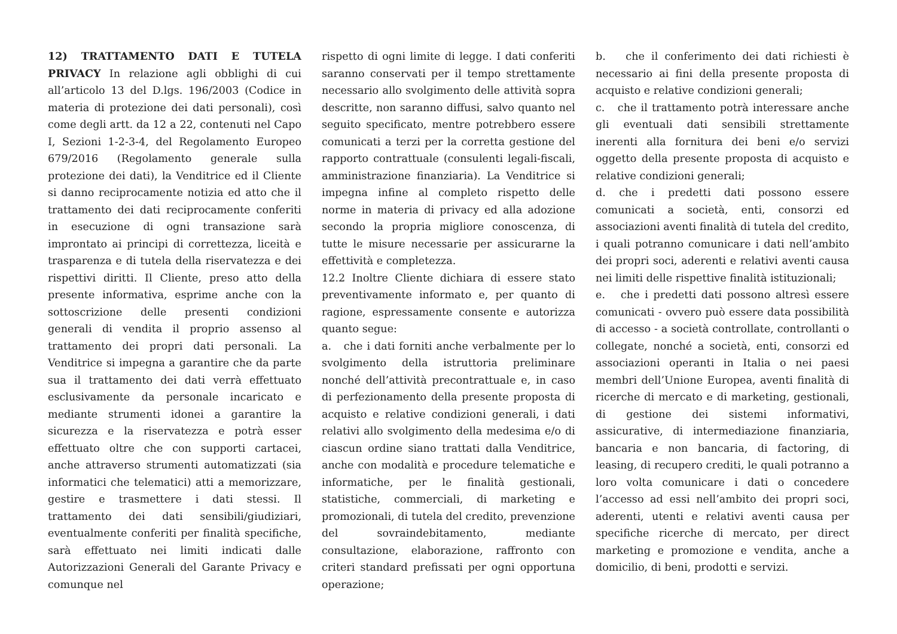12) TRATTAMENTO DATI E TUTELA PRIVACY In relazione agli obblighi di cui all’articolo 13 del D.lgs. 196/2003 (Codice in materia di protezione dei dati personali), così come degli artt. da 12 a 22, contenuti nel Capo I, Sezioni 1-2-3-4, del Regolamento Europeo 679/2016 (Regolamento generale sulla protezione dei dati), la Venditrice ed il Cliente si danno reciprocamente notizia ed atto che il trattamento dei dati reciprocamente conferiti in esecuzione di ogni transazione sarà improntato ai principi di correttezza, liceità e trasparenza e di tutela della riservatezza e dei rispettivi diritti. Il Cliente, preso atto della presente informativa, esprime anche con la sottoscrizione delle presenti condizioni generali di vendita il proprio assenso al trattamento dei propri dati personali. La Venditrice si impegna a garantire che da parte sua il trattamento dei dati verrà effettuato esclusivamente da personale incaricato e mediante strumenti idonei a garantire la sicurezza e la riservatezza e potrà esser effettuato oltre che con supporti cartacei, anche attraverso strumenti automatizzati (sia informatici che telematici) atti a memorizzare, gestire e trasmettere i dati stessi. Il trattamento dei dati sensibili/giudiziari, eventualmente conferiti per finalità specifiche, sarà effettuato nei limiti indicati dalle Autorizzazioni Generali del Garante Privacy e comunque nel
rispetto di ogni limite di legge. I dati conferiti saranno conservati per il tempo strettamente necessario allo svolgimento delle attività sopra descritte, non saranno diffusi, salvo quanto nel seguito specificato, mentre potrebbero essere comunicati a terzi per la corretta gestione del rapporto contrattuale (consulenti legali-fiscali, amministrazione finanziaria). La Venditrice si impegna infine al completo rispetto delle norme in materia di privacy ed alla adozione secondo la propria migliore conoscenza, di tutte le misure necessarie per assicurarne la effettività e completezza.
12.2 Inoltre Cliente dichiara di essere stato preventivamente informato e, per quanto di ragione, espressamente consente e autorizza quanto segue:
a. che i dati forniti anche verbalmente per lo svolgimento della istruttoria preliminare nonché dell’attività precontrattuale e, in caso di perfezionamento della presente proposta di acquisto e relative condizioni generali, i dati relativi allo svolgimento della medesima e/o di ciascun ordine siano trattati dalla Venditrice, anche con modalità e procedure telematiche e informatiche, per le finalità gestionali, statistiche, commerciali, di marketing e promozionali, di tutela del credito, prevenzione del sovraindebitamento, mediante consultazione, elaborazione, raffronto con criteri standard prefissati per ogni opportuna operazione;
b. che il conferimento dei dati richiesti è necessario ai fini della presente proposta di acquisto e relative condizioni generali;
c. che il trattamento potrà interessare anche gli eventuali dati sensibili strettamente inerenti alla fornitura dei beni e/o servizi oggetto della presente proposta di acquisto e relative condizioni generali;
d. che i predetti dati possono essere comunicati a società, enti, consorzi ed associazioni aventi finalità di tutela del credito, i quali potranno comunicare i dati nell’ambito dei propri soci, aderenti e relativi aventi causa nei limiti delle rispettive finalità istituzionali;
e. che i predetti dati possono altresì essere comunicati - ovvero può essere data possibilità di accesso - a società controllate, controllanti o collegate, nonché a società, enti, consorzi ed associazioni operanti in Italia o nei paesi membri dell’Unione Europea, aventi finalità di ricerche di mercato e di marketing, gestionali, di gestione dei sistemi informativi, assicurative, di intermediazione finanziaria, bancaria e non bancaria, di factoring, di leasing, di recupero crediti, le quali potranno a loro volta comunicare i dati o concedere l’accesso ad essi nell’ambito dei propri soci, aderenti, utenti e relativi aventi causa per specifiche ricerche di mercato, per direct marketing e promozione e vendita, anche a domicilio, di beni, prodotti e servizi.